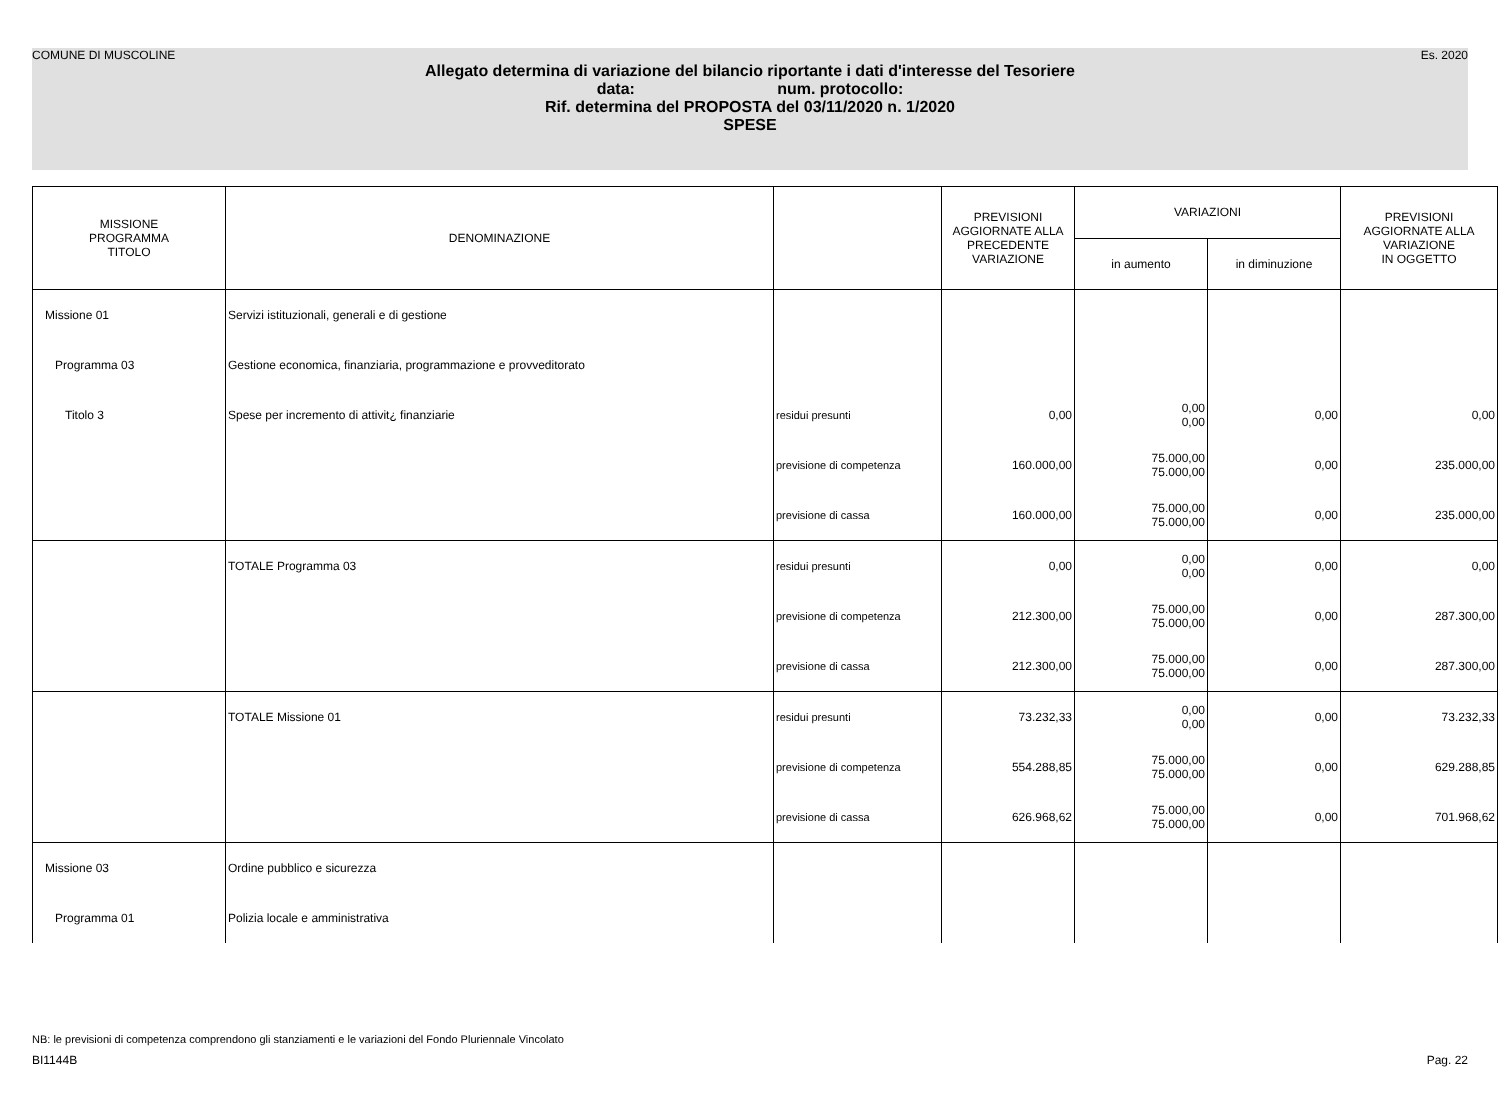COMUNE DI MUSCOLINE Es. 2020
Allegato determina di variazione del bilancio riportante i dati d'interesse del Tesoriere
data: num. protocollo:
Rif. determina del PROPOSTA del 03/11/2020 n. 1/2020
SPESE
| MISSIONE PROGRAMMA TITOLO | DENOMINAZIONE | | PREVISIONI AGGIORNATE ALLA PRECEDENTE VARIAZIONE | VARIAZIONI | | PREVISIONI AGGIORNATE ALLA VARIAZIONE IN OGGETTO |
| --- | --- | --- | --- | --- | --- | --- |
| | | | | in aumento | in diminuzione | |
| Missione 01 | Servizi istituzionali, generali e di gestione | | | | | |
| Programma 03 | Gestione economica, finanziaria, programmazione e provveditorato | | | | | |
| Titolo 3 | Spese per incremento di attivit¿ finanziarie | residui presunti | 0,00 | 0,00 0,00 | 0,00 | 0,00 |
| | | previsione di competenza | 160.000,00 | 75.000,00 75.000,00 | 0,00 | 235.000,00 |
| | | previsione di cassa | 160.000,00 | 75.000,00 75.000,00 | 0,00 | 235.000,00 |
| | TOTALE Programma 03 | residui presunti | 0,00 | 0,00 0,00 | 0,00 | 0,00 |
| | | previsione di competenza | 212.300,00 | 75.000,00 75.000,00 | 0,00 | 287.300,00 |
| | | previsione di cassa | 212.300,00 | 75.000,00 75.000,00 | 0,00 | 287.300,00 |
| | TOTALE Missione 01 | residui presunti | 73.232,33 | 0,00 0,00 | 0,00 | 73.232,33 |
| | | previsione di competenza | 554.288,85 | 75.000,00 75.000,00 | 0,00 | 629.288,85 |
| | | previsione di cassa | 626.968,62 | 75.000,00 75.000,00 | 0,00 | 701.968,62 |
| Missione 03 | Ordine pubblico e sicurezza | | | | | |
| Programma 01 | Polizia locale e amministrativa | | | | | |
NB: le previsioni di competenza comprendono gli stanziamenti e le variazioni del Fondo Pluriennale Vincolato
BI1144B Pag. 22